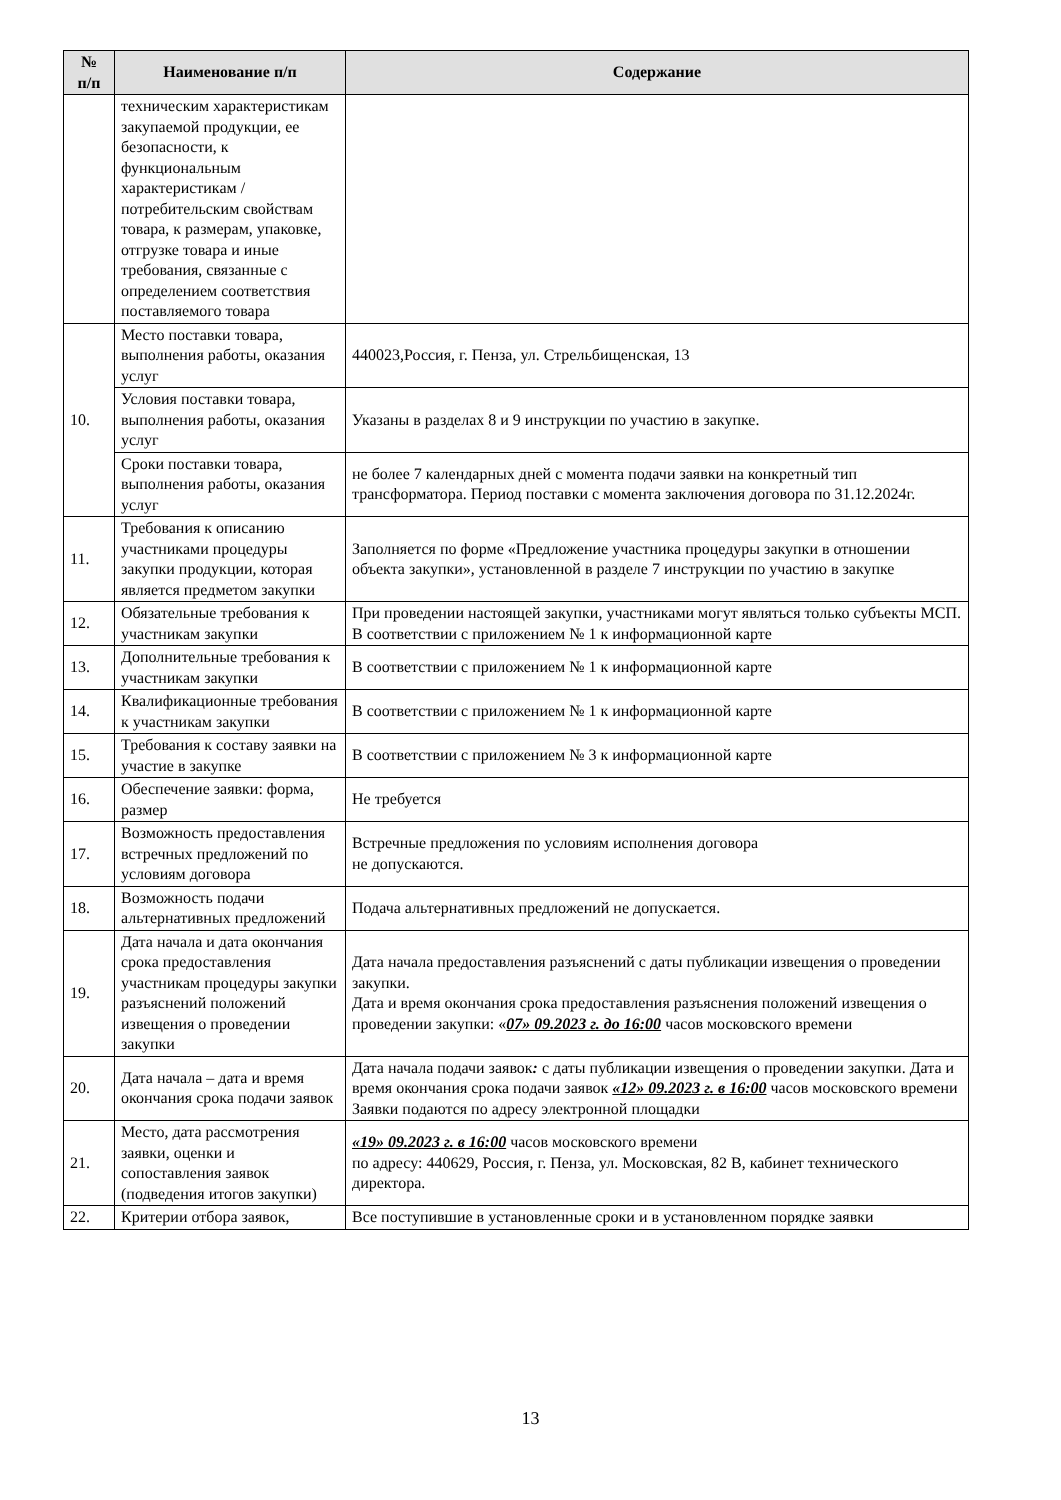| № п/п | Наименование п/п | Содержание |
| --- | --- | --- |
| | техническим характеристикам закупаемой продукции, ее безопасности, к функциональным характеристикам /потребительским свойствам товара, к размерам, упаковке, отгрузке товара и иные требования, связанные с определением соответствия поставляемого товара | |
| 10. | Место поставки товара, выполнения работы, оказания услуг | 440023,Россия, г. Пенза, ул. Стрельбищенская, 13 |
| | Условия поставки товара, выполнения работы, оказания услуг | Указаны в разделах 8 и 9 инструкции по участию в закупке. |
| | Сроки поставки товара, выполнения работы, оказания услуг | не более 7 календарных дней с момента подачи заявки на конкретный тип трансформатора. Период поставки с момента заключения договора по 31.12.2024г. |
| 11. | Требования к описанию участниками процедуры закупки продукции, которая является предметом закупки | Заполняется по форме «Предложение участника процедуры закупки в отношении объекта закупки», установленной в разделе 7 инструкции по участию в закупке |
| 12. | Обязательные требования к участникам закупки | При проведении настоящей закупки, участниками могут являться только субъекты МСП. В соответствии с приложением № 1 к информационной карте |
| 13. | Дополнительные требования к участникам закупки | В соответствии с приложением № 1 к информационной карте |
| 14. | Квалификационные требования к участникам закупки | В соответствии с приложением № 1 к информационной карте |
| 15. | Требования к составу заявки на участие в закупке | В соответствии с приложением № 3 к информационной карте |
| 16. | Обеспечение заявки: форма, размер | Не требуется |
| 17. | Возможность предоставления встречных предложений по условиям договора | Встречные предложения по условиям исполнения договора не допускаются. |
| 18. | Возможность подачи альтернативных предложений | Подача альтернативных предложений не допускается. |
| 19. | Дата начала и дата окончания срока предоставления участникам процедуры закупки разъяснений положений извещения о проведении закупки | Дата начала предоставления разъяснений с даты публикации извещения о проведении закупки. Дата и время окончания срока предоставления разъяснения положений извещения о проведении закупки: « 07» 09.2023 г. до 16:00 часов московского времени |
| 20. | Дата начала – дата и время окончания срока подачи заявок | Дата начала подачи заявок : с даты публикации извещения о проведении закупки. Дата и время окончания срока подачи заявок «12» 09.2023 г. в 16:00 часов московского времени Заявки подаются по адресу электронной площадки |
| 21. | Место, дата рассмотрения заявки, оценки и сопоставления заявок (подведения итогов закупки) | «19» 09.2023 г. в 16:00 часов московского времени по адресу: 440629, Россия, г. Пенза, ул. Московская, 82 В, кабинет технического директора. |
| 22. | Критерии отбора заявок, | Все поступившие в установленные сроки и в установленном порядке заявки |
13